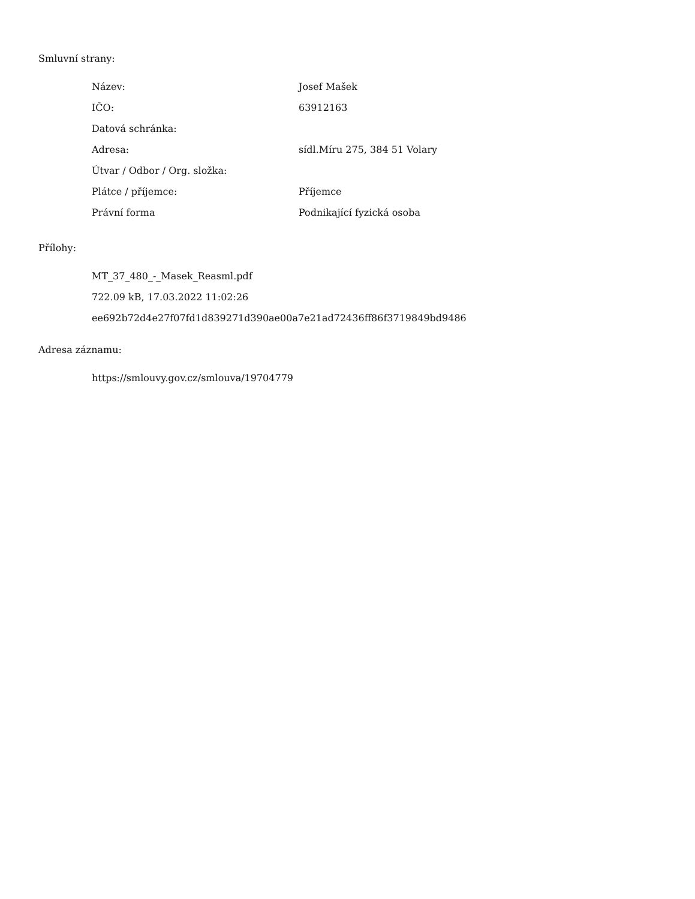Smluvní strany:
| Název: | Josef Mašek |
| IČO: | 63912163 |
| Datová schránka: | |
| Adresa: | sídl.Míru 275, 384 51 Volary |
| Útvar / Odbor / Org. složka: | |
| Plátce / příjemce: | Příjemce |
| Právní forma | Podnikající fyzická osoba |
Přílohy:
MT_37_480_-_Masek_Reasml.pdf
722.09 kB, 17.03.2022 11:02:26
ee692b72d4e27f07fd1d839271d390ae00a7e21ad72436ff86f3719849bd9486
Adresa záznamu:
https://smlouvy.gov.cz/smlouva/19704779